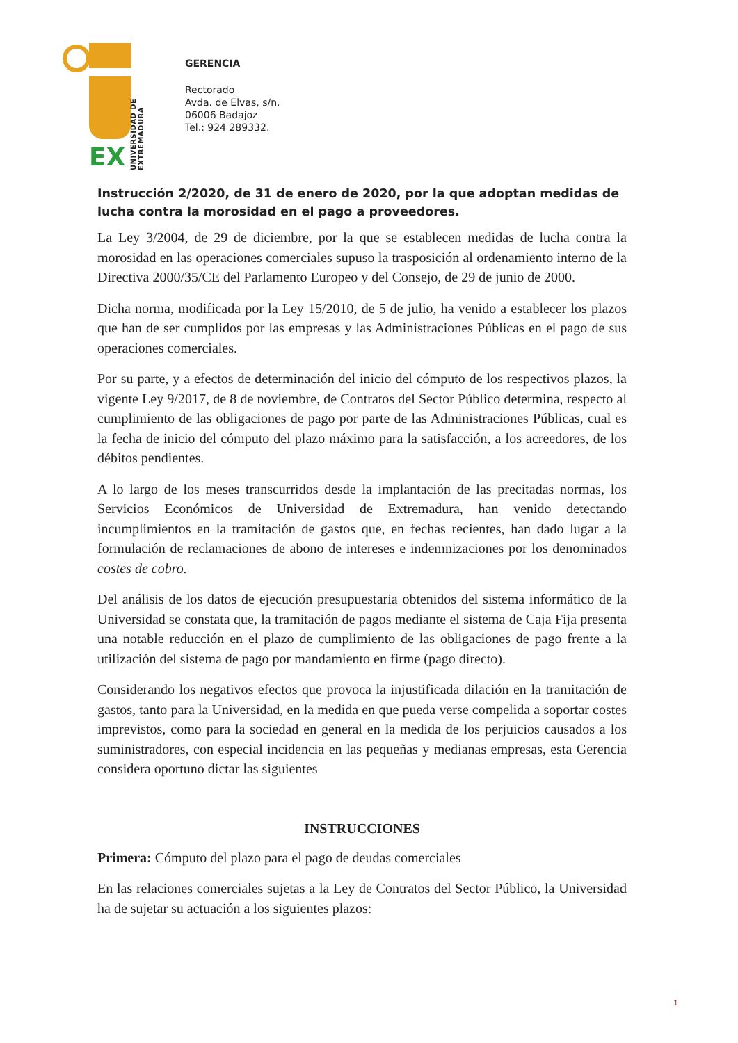EX
UNIVERSIDAD DE EXTREMADURA
GERENCIA
Rectorado
Avda. de Elvas, s/n.
06006 Badajoz
Tel.: 924 289332.
Instrucción 2/2020, de 31 de enero de 2020, por la que adoptan medidas de lucha contra la morosidad en el pago a proveedores.
La Ley 3/2004, de 29 de diciembre, por la que se establecen medidas de lucha contra la morosidad en las operaciones comerciales supuso la trasposición al ordenamiento interno de la Directiva 2000/35/CE del Parlamento Europeo y del Consejo, de 29 de junio de 2000.
Dicha norma, modificada por la Ley 15/2010, de 5 de julio, ha venido a establecer los plazos que han de ser cumplidos por las empresas y las Administraciones Públicas en el pago de sus operaciones comerciales.
Por su parte, y a efectos de determinación del inicio del cómputo de los respectivos plazos, la vigente Ley 9/2017, de 8 de noviembre, de Contratos del Sector Público determina, respecto al cumplimiento de las obligaciones de pago por parte de las Administraciones Públicas, cual es la fecha de inicio del cómputo del plazo máximo para la satisfacción, a los acreedores, de los débitos pendientes.
A lo largo de los meses transcurridos desde la implantación de las precitadas normas, los Servicios Económicos de Universidad de Extremadura, han venido detectando incumplimientos en la tramitación de gastos que, en fechas recientes, han dado lugar a la formulación de reclamaciones de abono de intereses e indemnizaciones por los denominados costes de cobro.
Del análisis de los datos de ejecución presupuestaria obtenidos del sistema informático de la Universidad se constata que, la tramitación de pagos mediante el sistema de Caja Fija presenta una notable reducción en el plazo de cumplimiento de las obligaciones de pago frente a la utilización del sistema de pago por mandamiento en firme (pago directo).
Considerando los negativos efectos que provoca la injustificada dilación en la tramitación de gastos, tanto para la Universidad, en la medida en que pueda verse compelida a soportar costes imprevistos, como para la sociedad en general en la medida de los perjuicios causados a los suministradores, con especial incidencia en las pequeñas y medianas empresas, esta Gerencia considera oportuno dictar las siguientes
INSTRUCCIONES
Primera: Cómputo del plazo para el pago de deudas comerciales
En las relaciones comerciales sujetas a la Ley de Contratos del Sector Público, la Universidad ha de sujetar su actuación a los siguientes plazos:
1